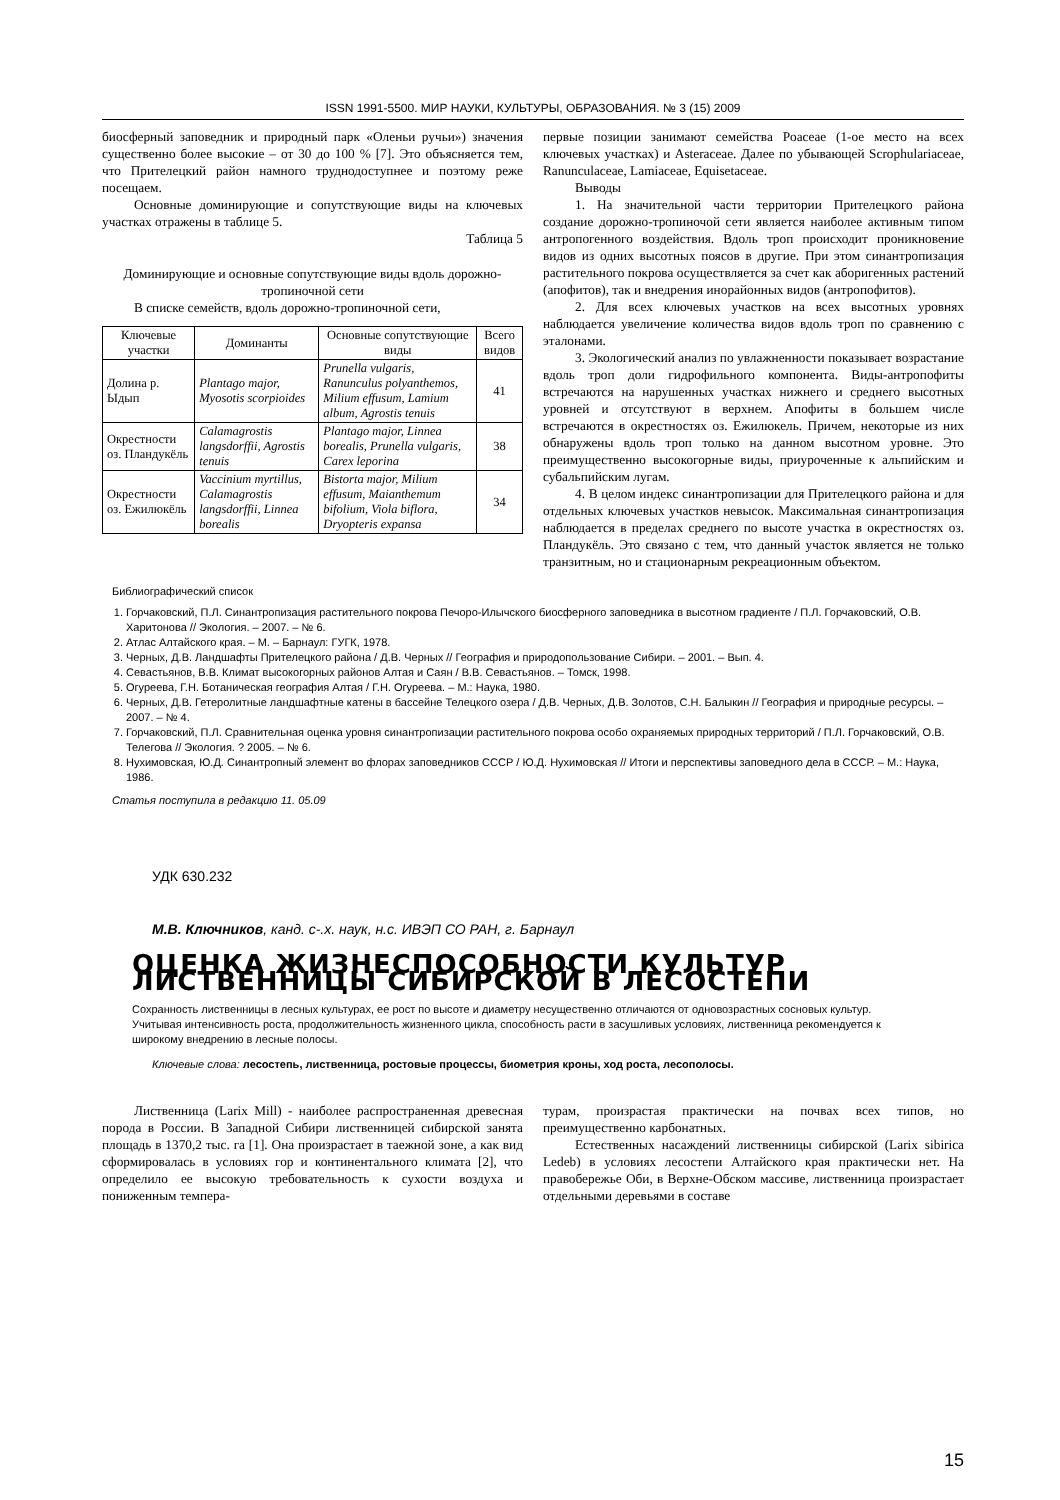ISSN 1991-5500. МИР НАУКИ, КУЛЬТУРЫ, ОБРАЗОВАНИЯ. № 3 (15) 2009
биосферный заповедник и природный парк «Оленьи ручьи») значения существенно более высокие – от 30 до 100 % [7]. Это объясняется тем, что Прителецкий район намного труднодоступнее и поэтому реже посещаем.
Основные доминирующие и сопутствующие виды на ключевых участках отражены в таблице 5.
Таблица 5
Доминирующие и основные сопутствующие виды вдоль дорожно-тропиночной сети
В списке семейств, вдоль дорожно-тропиночной сети,
| Ключевые участки | Доминанты | Основные сопутствующие виды | Всего видов |
| --- | --- | --- | --- |
| Долина р. Ыдып | Plantago major, Myosotis scorpioides | Prunella vulgaris, Ranunculus polyanthemos, Milium effusum, Lamium album, Agrostis tenuis | 41 |
| Окрестности оз. Пландукёль | Calamagrostis langsdorffii, Agrostis tenuis | Plantago major, Linnea borealis, Prunella vulgaris, Carex leporina | 38 |
| Окрестности оз. Ежилюкёль | Vaccinium myrtillus, Calamagrostis langsdorffii, Linnea borealis | Bistorta major, Milium effusum, Maianthemum bifolium, Viola biflora, Dryopteris expansa | 34 |
первые позиции занимают семейства Poaceae (1-ое место на всех ключевых участках) и Asteraceae. Далее по убывающей Scrophulariaceae, Ranunculaceae, Lamiaceae, Equisetaceae.
Выводы
1. На значительной части территории Прителецкого района создание дорожно-тропиночой сети является наиболее активным типом антропогенного воздействия. Вдоль троп происходит проникновение видов из одних высотных поясов в другие. При этом синантропизация растительного покрова осуществляется за счет как аборигенных растений (апофитов), так и внедрения инорайонных видов (антропофитов).
2. Для всех ключевых участков на всех высотных уровнях наблюдается увеличение количества видов вдоль троп по сравнению с эталонами.
3. Экологический анализ по увлажненности показывает возрастание вдоль троп доли гидрофильного компонента. Виды-антропофиты встречаются на нарушенных участках нижнего и среднего высотных уровней и отсутствуют в верхнем. Апофиты в большем числе встречаются в окрестностях оз. Ежилюкель. Причем, некоторые из них обнаружены вдоль троп только на данном высотном уровне. Это преимущественно высокогорные виды, приуроченные к альпийским и субальпийским лугам.
4. В целом индекс синантропизации для Прителецкого района и для отдельных ключевых участков невысок. Максимальная синантропизация наблюдается в пределах среднего по высоте участка в окрестностях оз. Пландукёль. Это связано с тем, что данный участок является не только транзитным, но и стационарным рекреационным объектом.
Библиографический список
1. Горчаковский, П.Л. Синантропизация растительного покрова Печоро-Илычского биосферного заповедника в высотном градиенте / П.Л. Горчаковский, О.В. Харитонова // Экология. – 2007. – № 6.
2. Атлас Алтайского края. – М. – Барнаул: ГУГК, 1978.
3. Черных, Д.В. Ландшафты Прителецкого района / Д.В. Черных // География и природопользование Сибири. – 2001. – Вып. 4.
4. Севастьянов, В.В. Климат высокогорных районов Алтая и Саян / В.В. Севастьянов. – Томск, 1998.
5. Огуреева, Г.Н. Ботаническая география Алтая / Г.Н. Огуреева. – М.: Наука, 1980.
6. Черных, Д.В. Гетеролитные ландшафтные катены в бассейне Телецкого озера / Д.В. Черных, Д.В. Золотов, С.Н. Балыкин // География и природные ресурсы. – 2007. – № 4.
7. Горчаковский, П.Л. Сравнительная оценка уровня синантропизации растительного покрова особо охраняемых природных территорий / П.Л. Горчаковский, О.В. Телегова // Экология. ? 2005. – № 6.
8. Нухимовская, Ю.Д. Синантропный элемент во флорах заповедников СССР / Ю.Д. Нухимовская // Итоги и перспективы заповедного дела в СССР. – М.: Наука, 1986.
Статья поступила в редакцию 11. 05.09
УДК 630.232
М.В. Ключников, канд. с-.х. наук, н.с. ИВЭП СО РАН, г. Барнаул
ОЦЕНКА ЖИЗНЕСПОСОБНОСТИ КУЛЬТУР ЛИСТВЕННИЦЫ СИБИРСКОЙ В ЛЕСОСТЕПИ
Сохранность лиственницы в лесных культурах, ее рост по высоте и диаметру несущественно отличаются от одновозрастных сосновых культур. Учитывая интенсивность роста, продолжительность жизненного цикла, способность расти в засушливых условиях, лиственница рекомендуется к широкому внедрению в лесные полосы.
Ключевые слова: лесостепь, лиственница, ростовые процессы, биометрия кроны, ход роста, лесополосы.
Лиственница (Larix Mill) - наиболее распространенная древесная порода в России. В Западной Сибири лиственницей сибирской занята площадь в 1370,2 тыс. га [1]. Она произрастает в таежной зоне, а как вид сформировалась в условиях гор и континентального климата [2], что определило ее высокую требовательность к сухости воздуха и пониженным темпера-
турам, произрастая практически на почвах всех типов, но преимущественно карбонатных.
Естественных насаждений лиственницы сибирской (Larix sibirica Ledeb) в условиях лесостепи Алтайского края практически нет. На правобережье Оби, в Верхне-Обском массиве, лиственница произрастает отдельными деревьями в составе
15